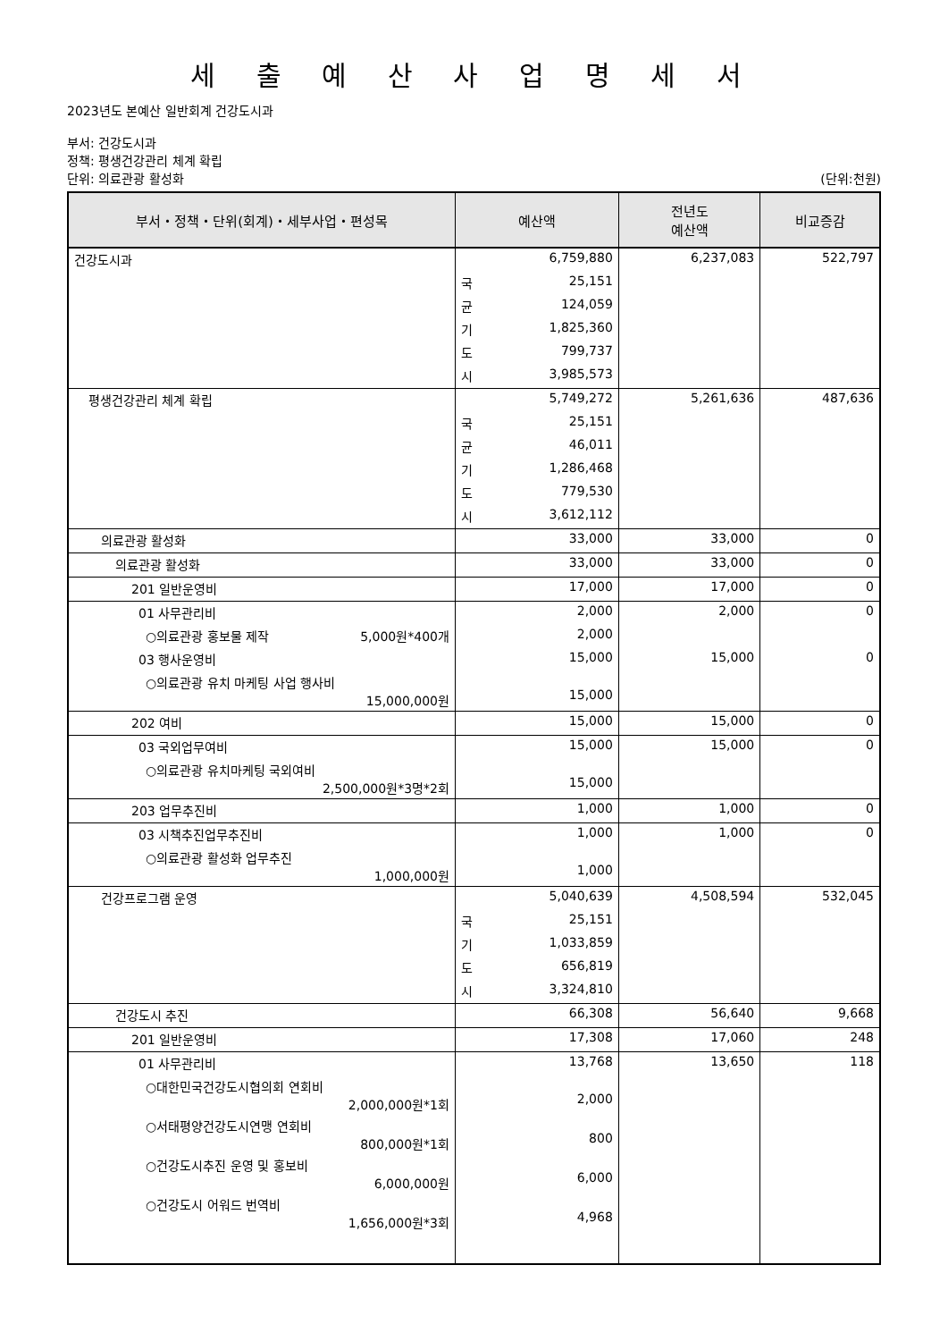세 출 예 산 사 업 명 세 서
2023년도 본예산 일반회계 건강도시과
부서: 건강도시과
정책: 평생건강관리 체계 확립
단위: 의료관광 활성화 (단위:천원)
| 부서・정책・단위(회계)・세부사업・편성목 | 예산액 | 전년도 예산액 | 비교증감 |
| --- | --- | --- | --- |
| 건강도시과 | 6,759,880 | 6,237,083 | 522,797 |
| | 국 25,151 | | |
| | 균 124,059 | | |
| | 기 1,825,360 | | |
| | 도 799,737 | | |
| | 시 3,985,573 | | |
| 평생건강관리 체계 확립 | 5,749,272 | 5,261,636 | 487,636 |
| | 국 25,151 | | |
| | 균 46,011 | | |
| | 기 1,286,468 | | |
| | 도 779,530 | | |
| | 시 3,612,112 | | |
| 의료관광 활성화 | 33,000 | 33,000 | 0 |
| 의료관광 활성화 | 33,000 | 33,000 | 0 |
| 201 일반운영비 | 17,000 | 17,000 | 0 |
| 01 사무관리비 | 2,000 | 2,000 | 0 |
| ○의료관광 홍보물 제작 5,000원*400개 | 2,000 | | |
| 03 행사운영비 | 15,000 | 15,000 | 0 |
| ○의료관광 유치 마케팅 사업 행사비 15,000,000원 | 15,000 | | |
| 202 여비 | 15,000 | 15,000 | 0 |
| 03 국외업무여비 | 15,000 | 15,000 | 0 |
| ○의료관광 유치마케팅 국외여비 2,500,000원*3명*2회 | 15,000 | | |
| 203 업무추진비 | 1,000 | 1,000 | 0 |
| 03 시책추진업무추진비 | 1,000 | 1,000 | 0 |
| ○의료관광 활성화 업무추진 1,000,000원 | 1,000 | | |
| 건강프로그램 운영 | 5,040,639 | 4,508,594 | 532,045 |
| | 국 25,151 | | |
| | 기 1,033,859 | | |
| | 도 656,819 | | |
| | 시 3,324,810 | | |
| 건강도시 추진 | 66,308 | 56,640 | 9,668 |
| 201 일반운영비 | 17,308 | 17,060 | 248 |
| 01 사무관리비 | 13,768 | 13,650 | 118 |
| ○대한민국건강도시협의회 연회비 2,000,000원*1회 | 2,000 | | |
| ○서태평양건강도시연맹 연회비 800,000원*1회 | 800 | | |
| ○건강도시추진 운영 및 홍보비 6,000,000원 | 6,000 | | |
| ○건강도시 어워드 번역비 1,656,000원*3회 | 4,968 | | |